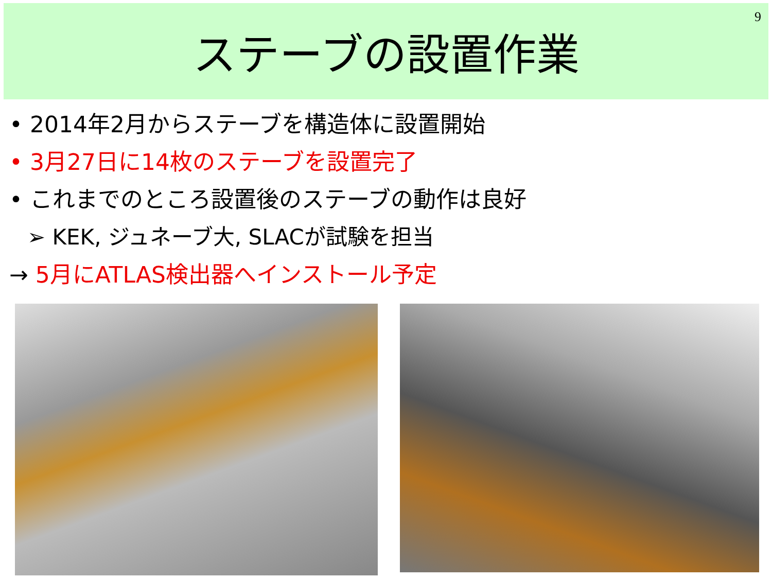ステーブの設置作業
9
• 2014年2月からステーブを構造体に設置開始
• 3月27日に14枚のステーブを設置完了
• これまでのところ設置後のステーブの動作は良好
➢ KEK, ジュネーブ大, SLACが試験を担当
→ 5月にATLAS検出器へインストール予定